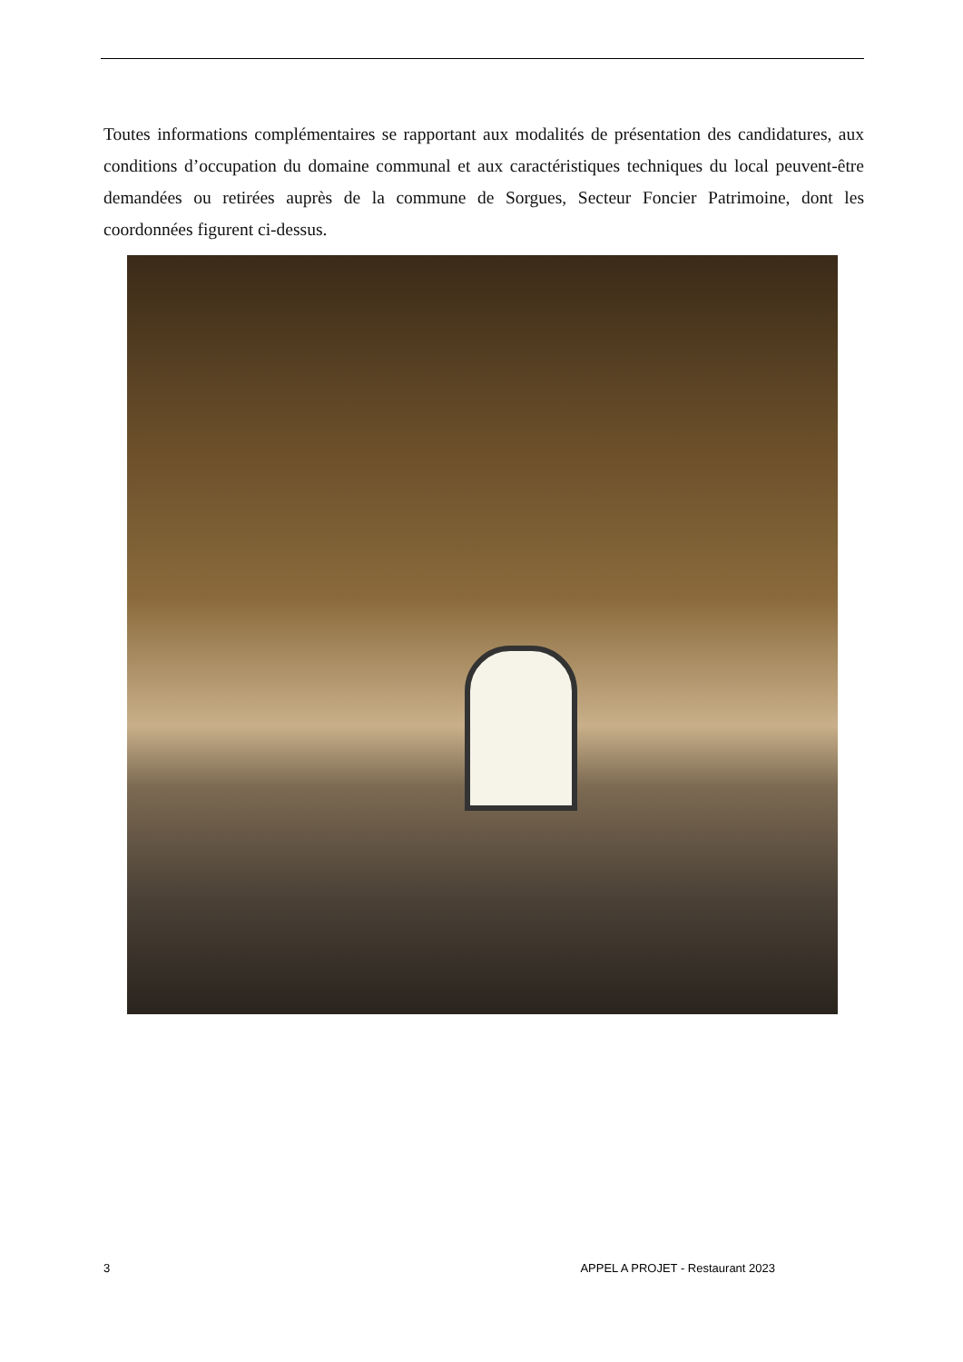Toutes informations complémentaires se rapportant aux modalités de présentation des candidatures, aux conditions d’occupation du domaine communal et aux caractéristiques techniques du local peuvent-être demandées ou retirées auprès de la commune de Sorgues, Secteur Foncier Patrimoine, dont les coordonnées figurent ci-dessus.
3 APPEL A PROJET - Restaurant 2023